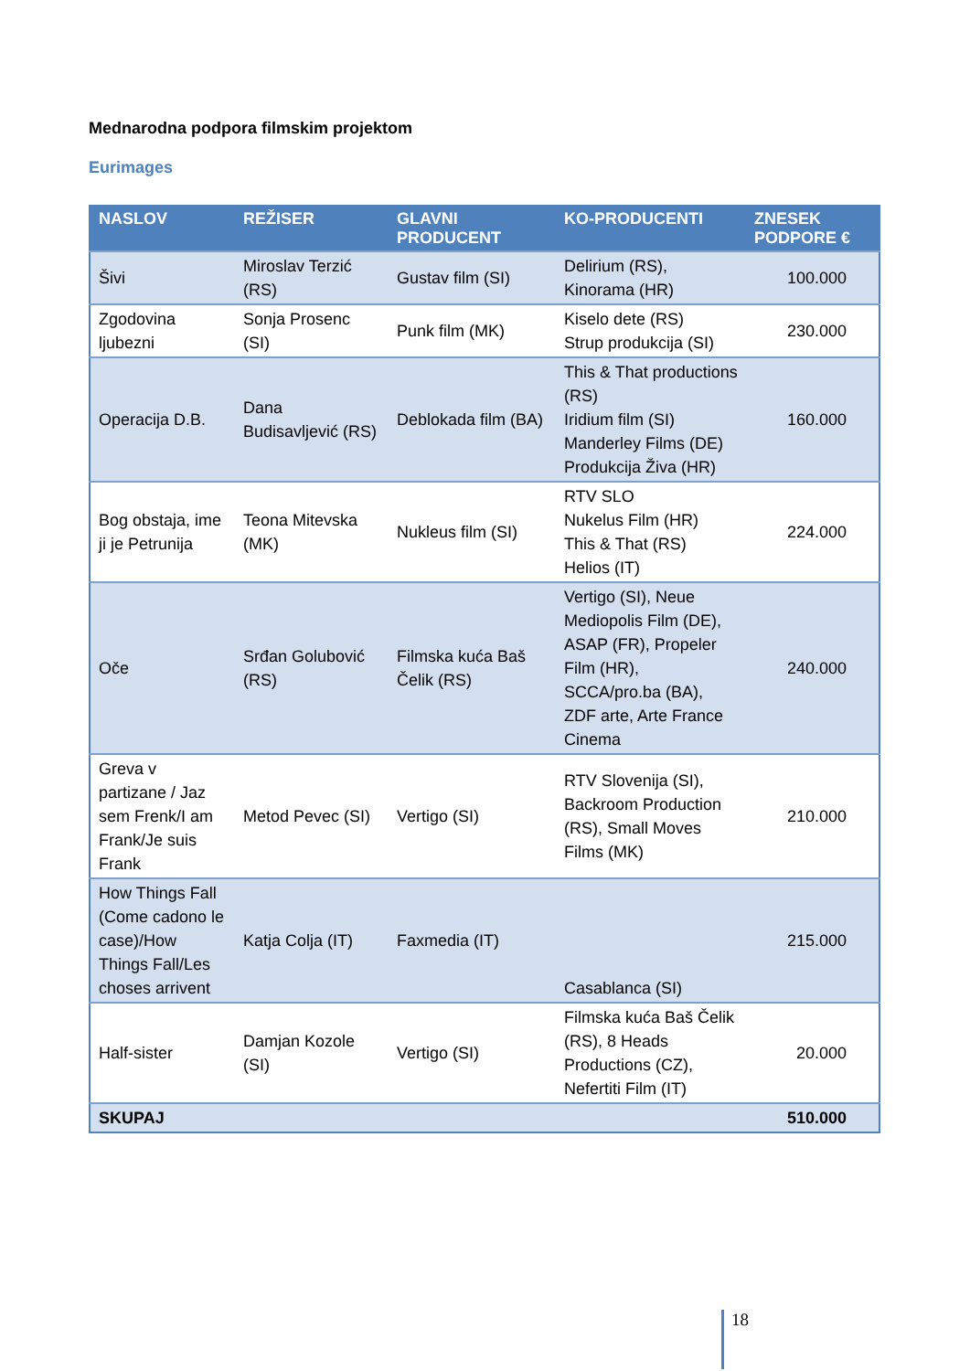Mednarodna podpora filmskim projektom
Eurimages
| NASLOV | REŽISER | GLAVNI PRODUCENT | KO-PRODUCENTI | ZNESEK PODPORE € |
| --- | --- | --- | --- | --- |
| Šivi | Miroslav Terzić (RS) | Gustav film (SI) | Delirium (RS), Kinorama (HR) | 100.000 |
| Zgodovina ljubezni | Sonja Prosenc (SI) | Punk film (MK) | Kiselo dete (RS) Strup produkcija (SI) | 230.000 |
| Operacija D.B. | Dana Budisavljević (RS) | Deblokada film (BA) | This & That productions (RS) Iridium film (SI) Manderley Films (DE) Produkcija Živa (HR) | 160.000 |
| Bog obstaja, ime ji je Petrunija | Teona Mitevska (MK) | Nukleus film (SI) | RTV SLO Nukelus Film (HR) This & That (RS) Helios (IT) | 224.000 |
| Oče | Srđan Golubović (RS) | Filmska kuća Baš Čelik (RS) | Vertigo (SI), Neue Mediopolis Film (DE), ASAP (FR), Propeler Film (HR), SCCA/pro.ba (BA), ZDF arte, Arte France Cinema | 240.000 |
| Greva v partizane / Jaz sem Frenk/I am Frank/Je suis Frank | Metod Pevec (SI) | Vertigo (SI) | RTV Slovenija (SI), Backroom Production (RS), Small Moves Films (MK) | 210.000 |
| How Things Fall (Come cadono le case)/How Things Fall/Les choses arrivent | Katja Colja (IT) | Faxmedia (IT) | Casablanca (SI) | 215.000 |
| Half-sister | Damjan Kozole (SI) | Vertigo (SI) | Filmska kuća Baš Čelik (RS), 8 Heads Productions (CZ), Nefertiti Film (IT) | 20.000 |
| SKUPAJ | | | | 510.000 |
18